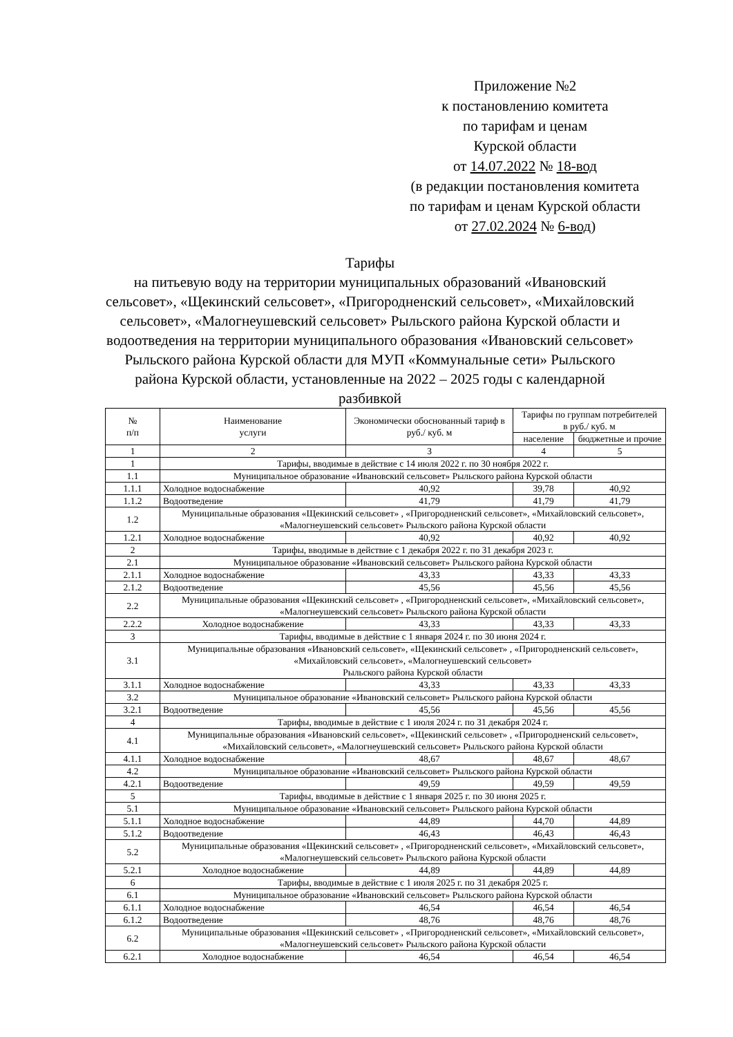Приложение №2
к постановлению комитета
по тарифам и ценам
Курской области
от 14.07.2022 № 18-вод
(в редакции постановления комитета
по тарифам и ценам Курской области
от 27.02.2024 № 6-вод)
Тарифы
на питьевую воду на территории муниципальных образований «Ивановский сельсовет», «Щекинский сельсовет», «Пригородненский сельсовет», «Михайловский сельсовет», «Малогнеушевский сельсовет» Рыльского района Курской области и водоотведения на территории муниципального образования «Ивановский сельсовет» Рыльского района Курской области для МУП «Коммунальные сети» Рыльского района Курской области, установленные на 2022 – 2025 годы с календарной разбивкой
| № п/п | Наименование услуги | Экономически обоснованный тариф в руб./ куб. м | Тарифы по группам потребителей в руб./ куб. м | |
| --- | --- | --- | --- | --- |
| | | | население | бюджетные и прочие |
| 1 | 2 | 3 | 4 | 5 |
| 1 | Тарифы, вводимые в действие с 14 июля 2022 г. по 30 ноября 2022 г. | | | |
| 1.1 | Муниципальное образование «Ивановский сельсовет» Рыльского района Курской области | | | |
| 1.1.1 | Холодное водоснабжение | 40,92 | 39,78 | 40,92 |
| 1.1.2 | Водоотведение | 41,79 | 41,79 | 41,79 |
| 1.2 | Муниципальные образования «Щекинский сельсовет» , «Пригородненский сельсовет», «Михайловский сельсовет», «Малогнеушевский сельсовет» Рыльского района Курской области | | | |
| 1.2.1 | Холодное водоснабжение | 40,92 | 40,92 | 40,92 |
| 2 | Тарифы, вводимые в действие с 1 декабря 2022 г. по 31 декабря 2023 г. | | | |
| 2.1 | Муниципальное образование «Ивановский сельсовет» Рыльского района Курской области | | | |
| 2.1.1 | Холодное водоснабжение | 43,33 | 43,33 | 43,33 |
| 2.1.2 | Водоотведение | 45,56 | 45,56 | 45,56 |
| 2.2 | Муниципальные образования «Щекинский сельсовет» , «Пригородненский сельсовет», «Михайловский сельсовет», «Малогнеушевский сельсовет» Рыльского района Курской области | | | |
| 2.2.2 | Холодное водоснабжение | 43,33 | 43,33 | 43,33 |
| 3 | Тарифы, вводимые в действие с 1 января 2024 г. по 30 июня 2024 г. | | | |
| 3.1 | Муниципальные образования «Ивановский сельсовет», «Щекинский сельсовет» , «Пригородненский сельсовет», «Михайловский сельсовет», «Малогнеушевский сельсовет» Рыльского района Курской области | | | |
| 3.1.1 | Холодное водоснабжение | 43,33 | 43,33 | 43,33 |
| 3.2 | Муниципальное образование «Ивановский сельсовет» Рыльского района Курской области | | | |
| 3.2.1 | Водоотведение | 45,56 | 45,56 | 45,56 |
| 4 | Тарифы, вводимые в действие с 1 июля 2024 г. по 31 декабря 2024 г. | | | |
| 4.1 | Муниципальные образования «Ивановский сельсовет», «Щекинский сельсовет» , «Пригородненский сельсовет», «Михайловский сельсовет», «Малогнеушевский сельсовет» Рыльского района Курской области | | | |
| 4.1.1 | Холодное водоснабжение | 48,67 | 48,67 | 48,67 |
| 4.2 | Муниципальное образование «Ивановский сельсовет» Рыльского района Курской области | | | |
| 4.2.1 | Водоотведение | 49,59 | 49,59 | 49,59 |
| 5 | Тарифы, вводимые в действие с 1 января 2025 г. по 30 июня 2025 г. | | | |
| 5.1 | Муниципальное образование «Ивановский сельсовет» Рыльского района Курской области | | | |
| 5.1.1 | Холодное водоснабжение | 44,89 | 44,70 | 44,89 |
| 5.1.2 | Водоотведение | 46,43 | 46,43 | 46,43 |
| 5.2 | Муниципальные образования «Щекинский сельсовет» , «Пригородненский сельсовет», «Михайловский сельсовет», «Малогнеушевский сельсовет» Рыльского района Курской области | | | |
| 5.2.1 | Холодное водоснабжение | 44,89 | 44,89 | 44,89 |
| 6 | Тарифы, вводимые в действие с 1 июля 2025 г. по 31 декабря 2025 г. | | | |
| 6.1 | Муниципальное образование «Ивановский сельсовет» Рыльского района Курской области | | | |
| 6.1.1 | Холодное водоснабжение | 46,54 | 46,54 | 46,54 |
| 6.1.2 | Водоотведение | 48,76 | 48,76 | 48,76 |
| 6.2 | Муниципальные образования «Щекинский сельсовет» , «Пригородненский сельсовет», «Михайловский сельсовет», «Малогнеушевский сельсовет» Рыльского района Курской области | | | |
| 6.2.1 | Холодное водоснабжение | 46,54 | 46,54 | 46,54 |